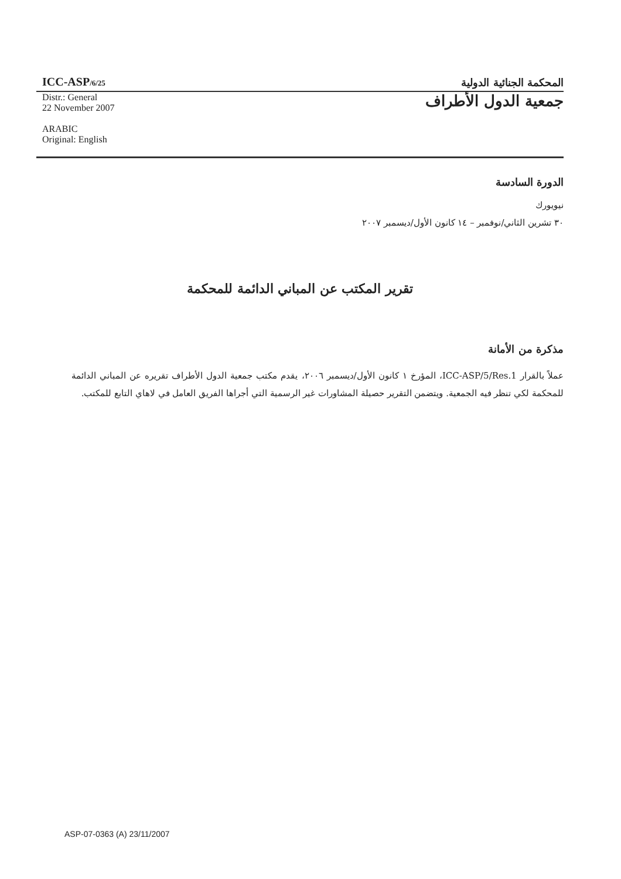ICC-ASP/6/25
المحكمة الجنائية الدولية
Distr.: General
22 November 2007
ARABIC
Original: English
جمعية الدول الأطراف
الدورة السادسة
نيويورك
٣٠ تشرين الثاني/نوفمبر – ١٤ كانون الأول/ديسمبر ٢٠٠٧
تقرير المكتب عن المباني الدائمة للمحكمة
مذكرة من الأمانة
عملاً بالقرار ICC-ASP/5/Res.1، المؤرخ ١ كانون الأول/ديسمبر ٢٠٠٦، يقدم مكتب جمعية الدول الأطراف تقريره عن المباني الدائمة للمحكمة لكي تنظر فيه الجمعية. ويتضمن التقرير حصيلة المشاورات غير الرسمية التي أجراها الفريق العامل في لاهاي التابع للمكتب.
ASP-07-0363 (A) 23/11/2007